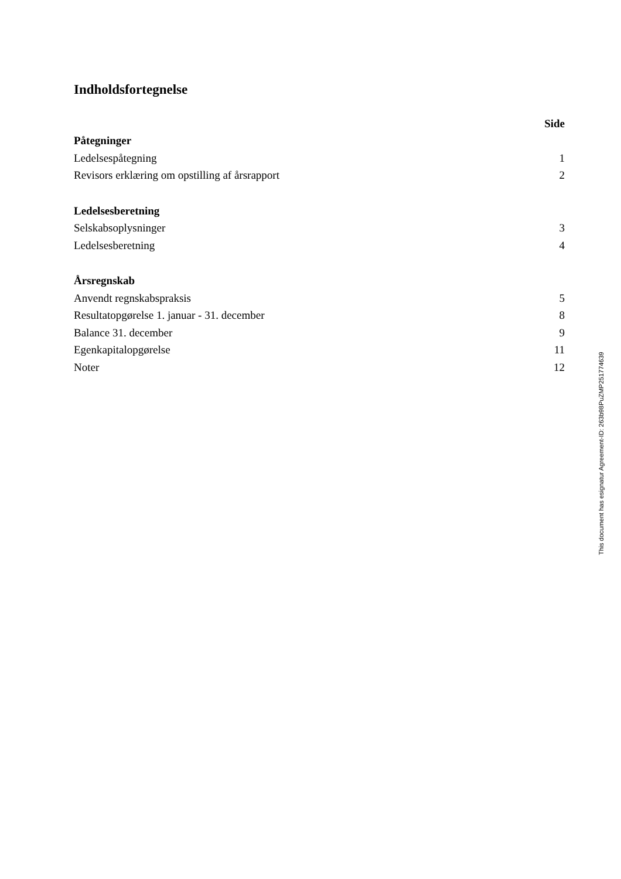Indholdsfortegnelse
| | Side |
| Påtegninger | |
| Ledelsespåtegning | 1 |
| Revisors erklæring om opstilling af årsrapport | 2 |
| Ledelsesberetning | |
| Selskabsoplysninger | 3 |
| Ledelsesberetning | 4 |
| Årsregnskab | |
| Anvendt regnskabspraksis | 5 |
| Resultatopgørelse 1. januar - 31. december | 8 |
| Balance 31. december | 9 |
| Egenkapitalopgørelse | 11 |
| Noter | 12 |
This document has esignatur Agreement-ID: 263b98PuZMP251774639